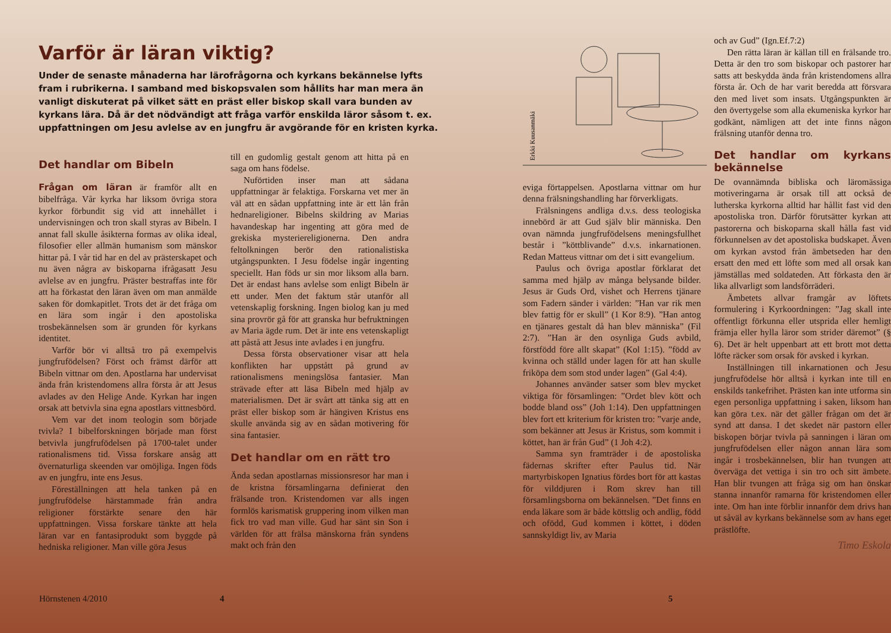Varför är läran viktig?
Under de senaste månaderna har lärofrågorna och kyrkans bekännelse lyfts fram i rubrikerna. I samband med biskopsvalen som hållits har man mera än vanligt diskuterat på vilket sätt en präst eller biskop skall vara bunden av kyrkans lära. Då är det nödvändigt att fråga varför enskilda läror såsom t. ex. uppfattningen om Jesu avlelse av en jungfru är avgörande för en kristen kyrka.
Det handlar om Bibeln
Frågan om läran är framför allt en bibelfråga. Vår kyrka har liksom övriga stora kyrkor förbundit sig vid att innehållet i undervisningen och tron skall styras av Bibeln. I annat fall skulle åsikterna formas av olika ideal, filosofier eller allmän humanism som mänskor hittar på. I vår tid har en del av prästerskapet och nu även några av biskoparna ifrågasatt Jesu avlelse av en jungfru. Präster bestraffas inte för att ha förkastat den läran även om man anmälde saken för domkapitlet. Trots det är det fråga om en lära som ingår i den apostoliska trosbekännelsen som är grunden för kyrkans identitet.
Varför bör vi alltså tro på exempelvis jungfrufödelsen? Först och främst därför att Bibeln vittnar om den. Apostlarna har undervisat ända från kristendomens allra första år att Jesus avlades av den Helige Ande. Kyrkan har ingen orsak att betvivla sina egna apostlars vittnesbörd.
Vem var det inom teologin som började tvivla? I bibelforskningen började man först betvivla jungfrufödelsen på 1700-talet under rationalismens tid. Vissa forskare ansåg att övernaturliga skeenden var omöjliga. Ingen föds av en jungfru, inte ens Jesus.
Föreställningen att hela tanken på en jungfrufödelse härstammade från andra religioner förstärkte senare den här uppfattningen. Vissa forskare tänkte att hela läran var en fantasiprodukt som byggde på hedniska religioner. Man ville göra Jesus
till en gudomlig gestalt genom att hitta på en saga om hans födelse.
Nuförtiden inser man att sådana uppfattningar är felaktiga. Forskarna vet mer än väl att en sådan uppfattning inte är ett lån från hednareligioner. Bibelns skildring av Marias havandeskap har ingenting att göra med de grekiska mysteriereligionerna. Den andra feltolkningen berör den rationalistiska utgångspunkten. I Jesu födelse ingår ingenting speciellt. Han föds ur sin mor liksom alla barn. Det är endast hans avlelse som enligt Bibeln är ett under. Men det faktum står utanför all vetenskaplig forskning. Ingen biolog kan ju med sina provrör gå för att granska hur befruktningen av Maria ägde rum. Det är inte ens vetenskapligt att påstå att Jesus inte avlades i en jungfru.
Dessa första observationer visar att hela konflikten har uppstått på grund av rationalismens meningslösa fantasier. Man strävade efter att läsa Bibeln med hjälp av materialismen. Det är svårt att tänka sig att en präst eller biskop som är hängiven Kristus ens skulle använda sig av en sådan motivering för sina fantasier.
Det handlar om en rätt tro
Ända sedan apostlarnas missionsresor har man i de kristna församlingarna definierat den frälsande tron. Kristendomen var alls ingen formlös karismatisk gruppering inom vilken man fick tro vad man ville. Gud har sänt sin Son i världen för att frälsa mänskorna från syndens makt och från den
Hörnstenen 4/2010 4
Erkki Kuusanmäki
eviga förtappelsen. Apostlarna vittnar om hur denna frälsningshandling har förverkligats.
Frälsningens andliga d.v.s. dess teologiska innebörd är att Gud själv blir människa. Den ovan nämnda jungfrufödelsens meningsfullhet består i ”köttblivande” d.v.s. inkarnationen. Redan Matteus vittnar om det i sitt evangelium.
Paulus och övriga apostlar förklarat det samma med hjälp av många belysande bilder. Jesus är Guds Ord, vishet och Herrens tjänare som Fadern sänder i världen: ”Han var rik men blev fattig för er skull” (1 Kor 8:9). ”Han antog en tjänares gestalt då han blev människa” (Fil 2:7). ”Han är den osynliga Guds avbild, förstfödd före allt skapat” (Kol 1:15). ”född av kvinna och ställd under lagen för att han skulle friköpa dem som stod under lagen” (Gal 4:4).
Johannes använder satser som blev mycket viktiga för församlingen: ”Ordet blev kött och bodde bland oss” (Joh 1:14). Den uppfattningen blev fort ett kriterium för kristen tro: ”varje ande, som bekänner att Jesus är Kristus, som kommit i köttet, han är från Gud” (1 Joh 4:2).
Samma syn framträder i de apostoliska fädernas skrifter efter Paulus tid. När martyrbiskopen Ignatius fördes bort för att kastas för vilddjuren i Rom skrev han till församlingsborna om bekännelsen. ”Det finns en enda läkare som är både köttslig och andlig, född och ofödd, Gud kommen i köttet, i döden sannskyldigt liv, av Maria
och av Gud” (Ign.Ef.7:2)
Den rätta läran är källan till en frälsande tro. Detta är den tro som biskopar och pastorer har satts att beskydda ända från kristendomens allra första år. Och de har varit beredda att försvara den med livet som insats. Utgångspunkten är den övertygelse som alla ekumeniska kyrkor har godkänt, nämligen att det inte finns någon frälsning utanför denna tro.
Det handlar om kyrkans bekännelse
De ovannämnda bibliska och läromässiga motiveringarna är orsak till att också de lutherska kyrkorna alltid har hållit fast vid den apostoliska tron. Därför förutsätter kyrkan att pastorerna och biskoparna skall hålla fast vid förkunnelsen av det apostoliska budskapet. Även om kyrkan avstod från ämbetseden har den ersatt den med ett löfte som med all orsak kan jämställas med soldateden. Att förkasta den är lika allvarligt som landsförräderi.
Ämbetets allvar framgår av löftets formulering i Kyrkoordningen: ”Jag skall inte offentligt förkunna eller utsprida eller hemligt främja eller hylla läror som strider däremot” (§ 6). Det är helt uppenbart att ett brott mot detta löfte räcker som orsak för avsked i kyrkan.
Inställningen till inkarnationen och Jesu jungfrufödelse hör alltså i kyrkan inte till en enskilds tankefrihet. Prästen kan inte utforma sin egen personliga uppfattning i saken, liksom han kan göra t.ex. när det gäller frågan om det är synd att dansa. I det skedet när pastorn eller biskopen börjar tvivla på sanningen i läran om jungfrufödelsen eller någon annan lära som ingår i trosbekännelsen, blir han tvungen att överväga det vettiga i sin tro och sitt ämbete. Han blir tvungen att fråga sig om han önskar stanna innanför ramarna för kristendomen eller inte. Om han inte förblir innanför dem drivs han ut såväl av kyrkans bekännelse som av hans eget prästlöfte.
Timo Eskola
5